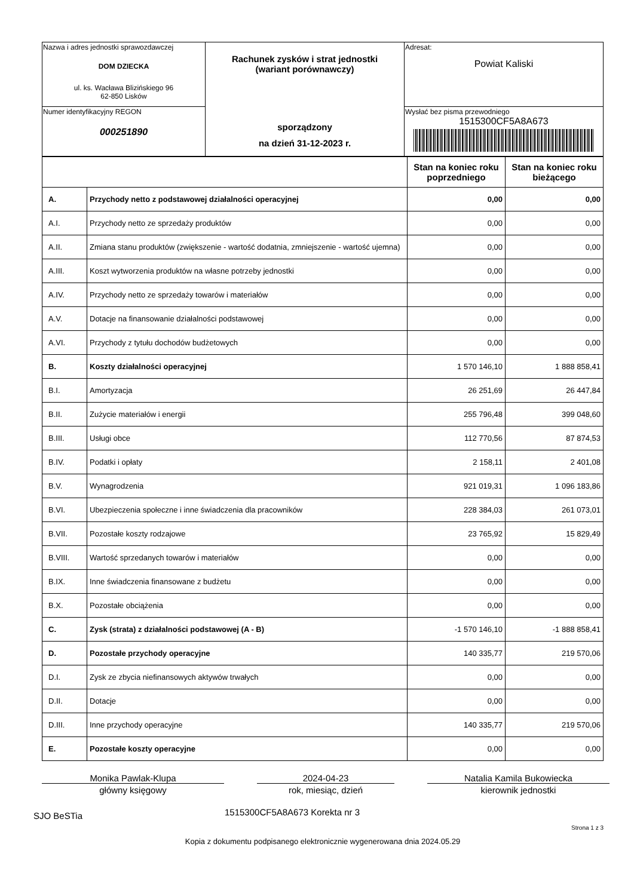| Nazwa i adres jednostki sprawozdawczej DOM DZIECKA ul. ks. Wacława Blizińskiego 96 62-850 Lisków | Rachunek zysków i strat jednostki (wariant porównawczy) sporządzony na dzień 31-12-2023 r. | Adresat: Powiat Kaliski |
| Numer identyfikacyjny REGON 000251890 | | Wysłać bez pisma przewodniego 1515300CF5A8A673 |
| | | Stan na koniec roku poprzedniego | Stan na koniec roku bieżącego |
| A. | Przychody netto z podstawowej działalności operacyjnej | 0,00 | 0,00 |
| A.I. | Przychody netto ze sprzedaży produktów | 0,00 | 0,00 |
| A.II. | Zmiana stanu produktów (zwiększenie - wartość dodatnia, zmniejszenie - wartość ujemna) | 0,00 | 0,00 |
| A.III. | Koszt wytworzenia produktów na własne potrzeby jednostki | 0,00 | 0,00 |
| A.IV. | Przychody netto ze sprzedaży towarów i materiałów | 0,00 | 0,00 |
| A.V. | Dotacje na finansowanie działalności podstawowej | 0,00 | 0,00 |
| A.VI. | Przychody z tytułu dochodów budżetowych | 0,00 | 0,00 |
| B. | Koszty działalności operacyjnej | 1 570 146,10 | 1 888 858,41 |
| B.I. | Amortyzacja | 26 251,69 | 26 447,84 |
| B.II. | Zużycie materiałów i energii | 255 796,48 | 399 048,60 |
| B.III. | Usługi obce | 112 770,56 | 87 874,53 |
| B.IV. | Podatki i opłaty | 2 158,11 | 2 401,08 |
| B.V. | Wynagrodzenia | 921 019,31 | 1 096 183,86 |
| B.VI. | Ubezpieczenia społeczne i inne świadczenia dla pracowników | 228 384,03 | 261 073,01 |
| B.VII. | Pozostałe koszty rodzajowe | 23 765,92 | 15 829,49 |
| B.VIII. | Wartość sprzedanych towarów i materiałów | 0,00 | 0,00 |
| B.IX. | Inne świadczenia finansowane z budżetu | 0,00 | 0,00 |
| B.X. | Pozostałe obciążenia | 0,00 | 0,00 |
| C. | Zysk (strata) z działalności podstawowej (A - B) | -1 570 146,10 | -1 888 858,41 |
| D. | Pozostałe przychody operacyjne | 140 335,77 | 219 570,06 |
| D.I. | Zysk ze zbycia niefinansowych aktywów trwałych | 0,00 | 0,00 |
| D.II. | Dotacje | 0,00 | 0,00 |
| D.III. | Inne przychody operacyjne | 140 335,77 | 219 570,06 |
| E. | Pozostałe koszty operacyjne | 0,00 | 0,00 |
Monika Pawlak-Klupa
główny księgowy
2024-04-23
rok, miesiąc, dzień
Natalia Kamila Bukowiecka
kierownik jednostki
SJO BeSTia 1515300CF5A8A673 Korekta nr 3
Strona 1 z 3
Kopia z dokumentu podpisanego elektronicznie wygenerowana dnia 2024.05.29